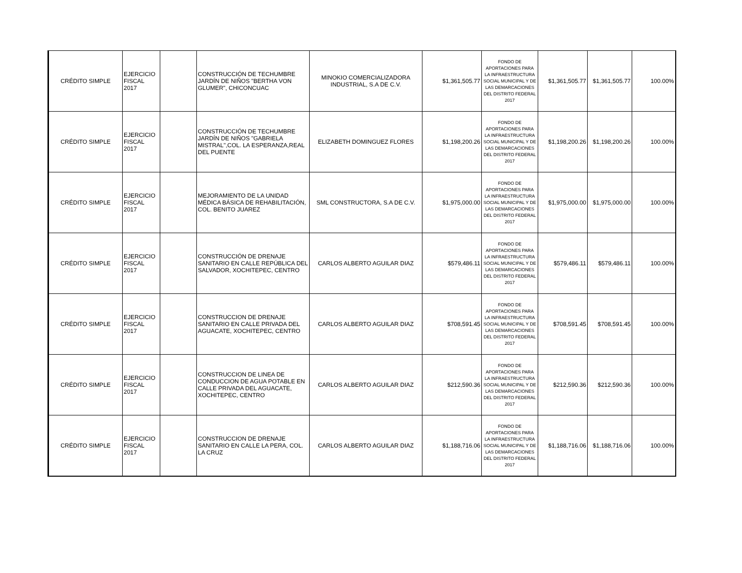| CRÉDITO SIMPLE | EJERCICIO FISCAL 2017 | | CONSTRUCCIÓN DE TECHUMBRE JARDÍN DE NIÑOS "BERTHA VON GLUMER", CHICONCUAC | MINOKIO COMERCIALIZADORA INDUSTRIAL, S.A DE C.V. | $1,361,505.77 | FONDO DE APORTACIONES PARA LA INFRAESTRUCTURA SOCIAL MUNICIPAL Y DE LAS DEMARCACIONES DEL DISTRITO FEDERAL 2017 | $1,361,505.77 | $1,361,505.77 | 100.00% |
| CRÉDITO SIMPLE | EJERCICIO FISCAL 2017 | | CONSTRUCCIÓN DE TECHUMBRE JARDÍN DE NIÑOS "GABRIELA MISTRAL",COL. LA ESPERANZA,REAL DEL PUENTE | ELIZABETH DOMINGUEZ FLORES | $1,198,200.26 | FONDO DE APORTACIONES PARA LA INFRAESTRUCTURA SOCIAL MUNICIPAL Y DE LAS DEMARCACIONES DEL DISTRITO FEDERAL 2017 | $1,198,200.26 | $1,198,200.26 | 100.00% |
| CRÉDITO SIMPLE | EJERCICIO FISCAL 2017 | | MEJORAMIENTO DE LA UNIDAD MÉDICA BÁSICA DE REHABILITACIÓN, COL. BENITO JUAREZ | SML CONSTRUCTORA, S.A DE C.V. | $1,975,000.00 | FONDO DE APORTACIONES PARA LA INFRAESTRUCTURA SOCIAL MUNICIPAL Y DE LAS DEMARCACIONES DEL DISTRITO FEDERAL 2017 | $1,975,000.00 | $1,975,000.00 | 100.00% |
| CRÉDITO SIMPLE | EJERCICIO FISCAL 2017 | | CONSTRUCCIÓN DE DRENAJE SANITARIO EN CALLE REPÚBLICA DEL SALVADOR, XOCHITEPEC, CENTRO | CARLOS ALBERTO AGUILAR DIAZ | $579,486.11 | FONDO DE APORTACIONES PARA LA INFRAESTRUCTURA SOCIAL MUNICIPAL Y DE LAS DEMARCACIONES DEL DISTRITO FEDERAL 2017 | $579,486.11 | $579,486.11 | 100.00% |
| CRÉDITO SIMPLE | EJERCICIO FISCAL 2017 | | CONSTRUCCION DE DRENAJE SANITARIO EN CALLE PRIVADA DEL AGUACATE, XOCHITEPEC, CENTRO | CARLOS ALBERTO AGUILAR DIAZ | $708,591.45 | FONDO DE APORTACIONES PARA LA INFRAESTRUCTURA SOCIAL MUNICIPAL Y DE LAS DEMARCACIONES DEL DISTRITO FEDERAL 2017 | $708,591.45 | $708,591.45 | 100.00% |
| CRÉDITO SIMPLE | EJERCICIO FISCAL 2017 | | CONSTRUCCION DE LINEA DE CONDUCCION DE AGUA POTABLE EN CALLE PRIVADA DEL AGUACATE, XOCHITEPEC, CENTRO | CARLOS ALBERTO AGUILAR DIAZ | $212,590.36 | FONDO DE APORTACIONES PARA LA INFRAESTRUCTURA SOCIAL MUNICIPAL Y DE LAS DEMARCACIONES DEL DISTRITO FEDERAL 2017 | $212,590.36 | $212,590.36 | 100.00% |
| CRÉDITO SIMPLE | EJERCICIO FISCAL 2017 | | CONSTRUCCION DE DRENAJE SANITARIO EN CALLE LA PERA, COL. LA CRUZ | CARLOS ALBERTO AGUILAR DIAZ | $1,188,716.06 | FONDO DE APORTACIONES PARA LA INFRAESTRUCTURA SOCIAL MUNICIPAL Y DE LAS DEMARCACIONES DEL DISTRITO FEDERAL 2017 | $1,188,716.06 | $1,188,716.06 | 100.00% |